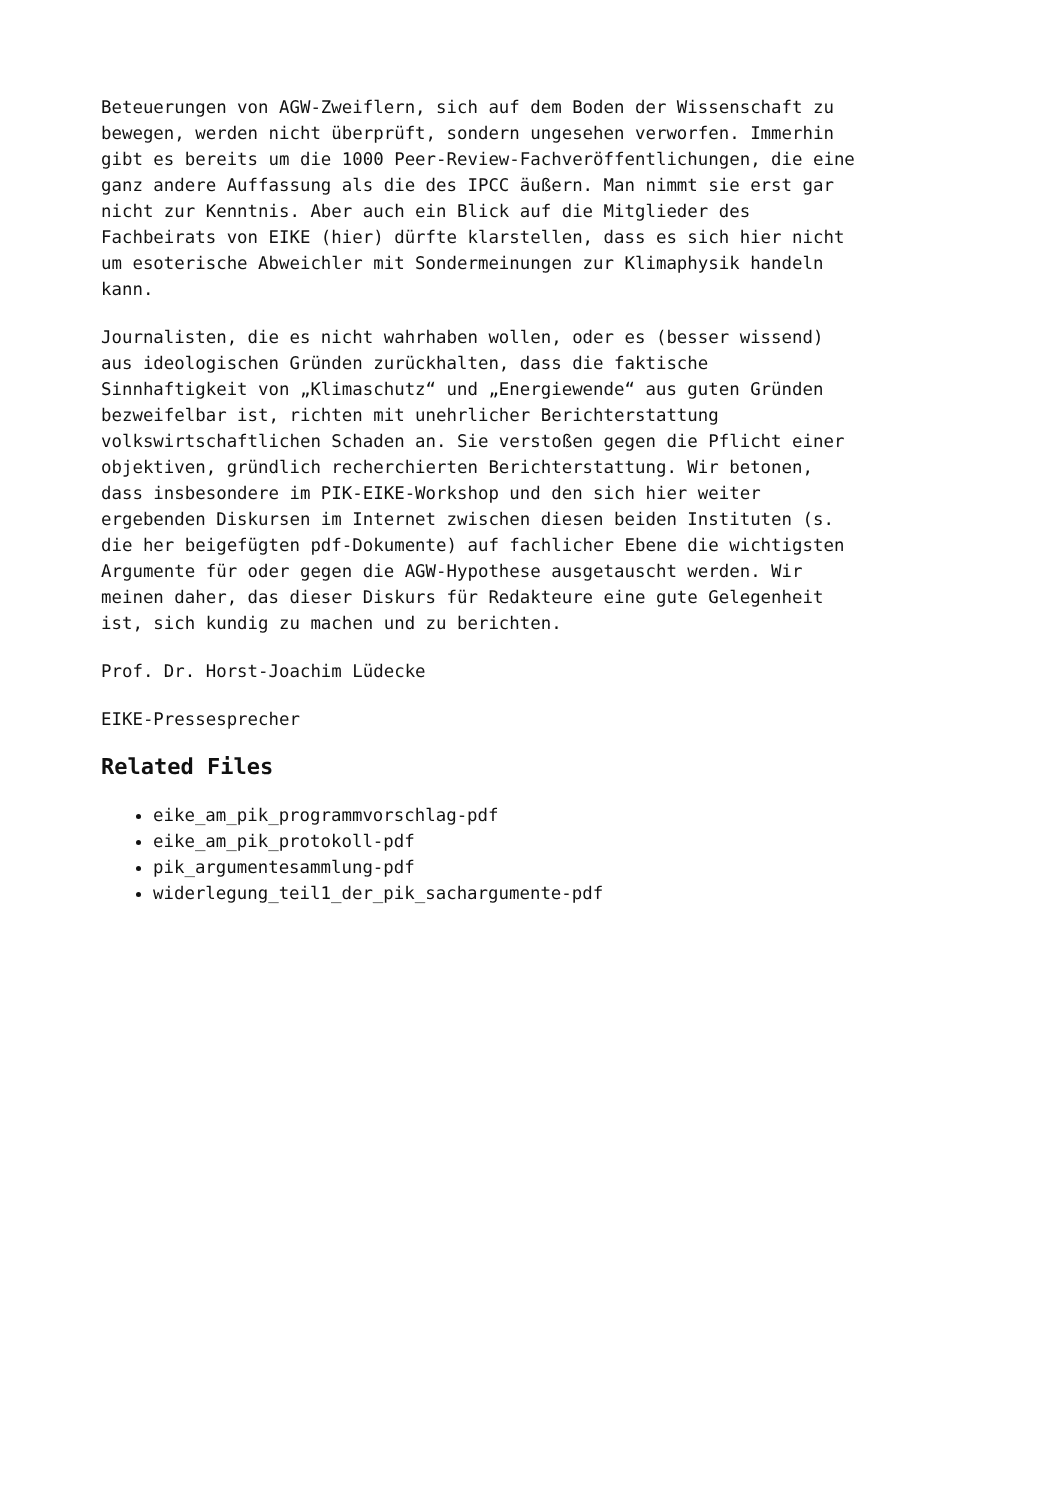Beteuerungen von AGW-Zweiflern, sich auf dem Boden der Wissenschaft zu bewegen, werden nicht überprüft, sondern ungesehen verworfen. Immerhin gibt es bereits um die 1000 Peer-Review-Fachveröffentlichungen, die eine ganz andere Auffassung als die des IPCC äußern. Man nimmt sie erst gar nicht zur Kenntnis. Aber auch ein Blick auf die Mitglieder des Fachbeirats von EIKE (hier) dürfte klarstellen, dass es sich hier nicht um esoterische Abweichler mit Sondermeinungen zur Klimaphysik handeln kann.
Journalisten, die es nicht wahrhaben wollen, oder es (besser wissend) aus ideologischen Gründen zurückhalten, dass die faktische Sinnhaftigkeit von „Klimaschutz“ und „Energiewende“ aus guten Gründen bezweifelbar ist, richten mit unehrlicher Berichterstattung volkswirtschaftlichen Schaden an. Sie verstoßen gegen die Pflicht einer objektiven, gründlich recherchierten Berichterstattung. Wir betonen, dass insbesondere im PIK-EIKE-Workshop und den sich hier weiter ergebenden Diskursen im Internet zwischen diesen beiden Instituten (s. die her beigefügten pdf-Dokumente) auf fachlicher Ebene die wichtigsten Argumente für oder gegen die AGW-Hypothese ausgetauscht werden. Wir meinen daher, das dieser Diskurs für Redakteure eine gute Gelegenheit ist, sich kundig zu machen und zu berichten.
Prof. Dr. Horst-Joachim Lüdecke
EIKE-Pressesprecher
Related Files
eike_am_pik_programmvorschlag-pdf
eike_am_pik_protokoll-pdf
pik_argumentesammlung-pdf
widerlegung_teil1_der_pik_sachargumente-pdf